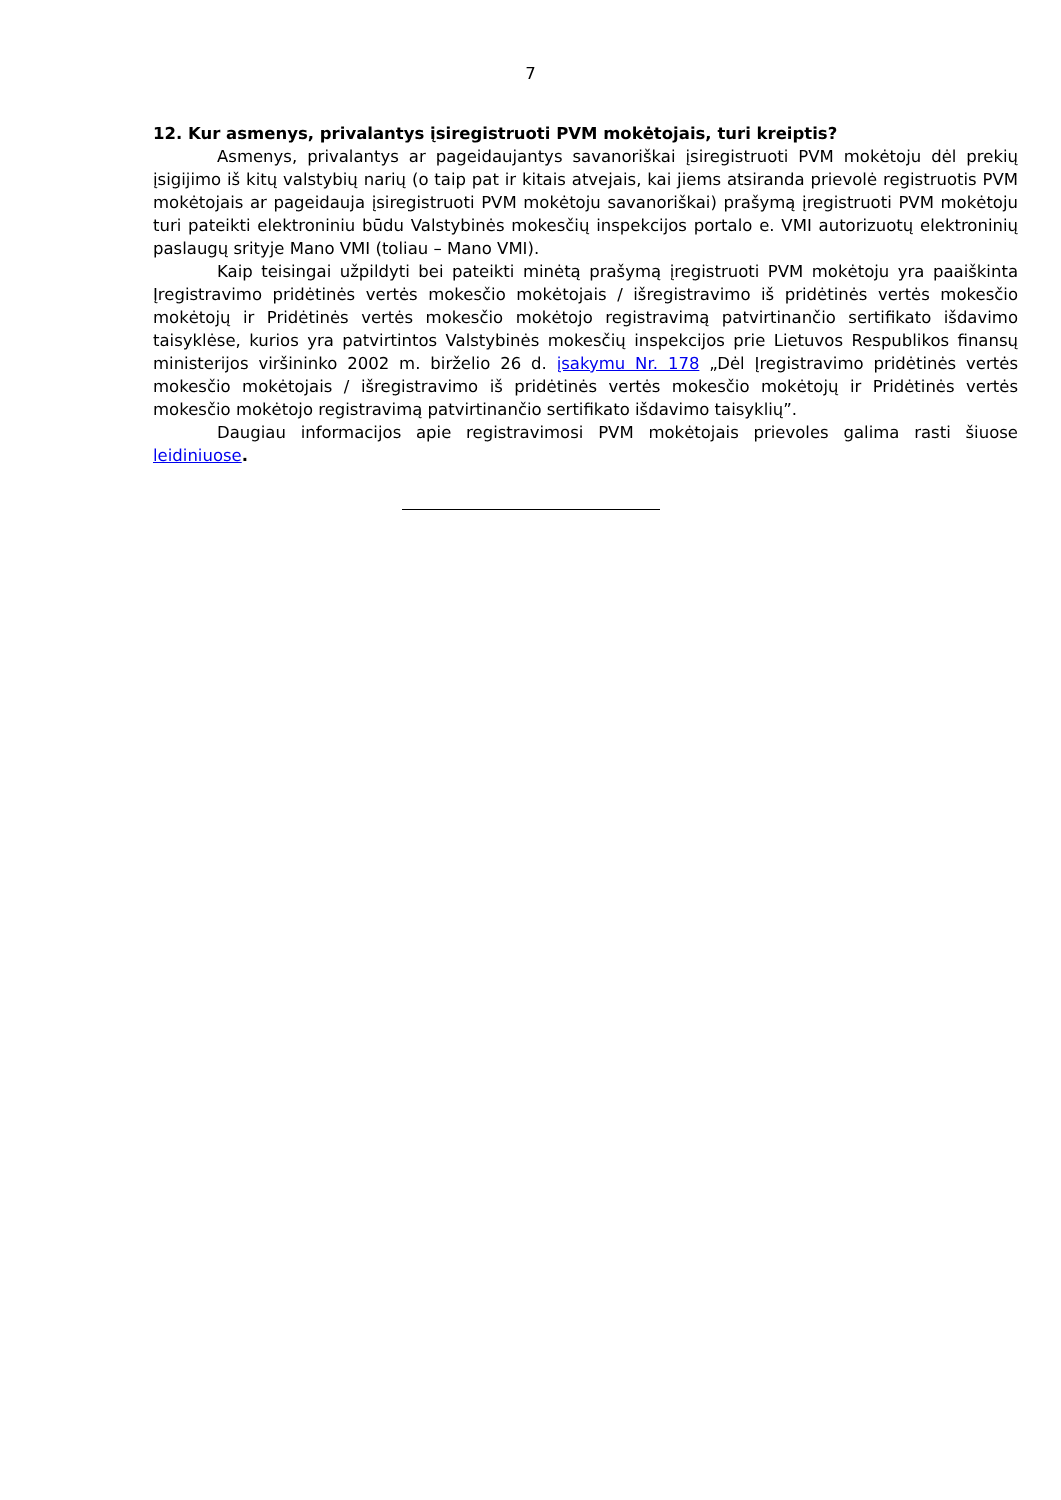7
12. Kur asmenys, privalantys įsiregistruoti PVM mokėtojais, turi kreiptis?
Asmenys, privalantys ar pageidaujantys savanoriškai įsiregistruoti PVM mokėtoju dėl prekių įsigijimo iš kitų valstybių narių (o taip pat ir kitais atvejais, kai jiems atsiranda prievolė registruotis PVM mokėtojais ar pageidauja įsiregistruoti PVM mokėtoju savanoriškai) prašymą įregistruoti PVM mokėtoju turi pateikti elektroniniu būdu Valstybinės mokesčių inspekcijos portalo e. VMI autorizuotų elektroninių paslaugų srityje Mano VMI (toliau – Mano VMI).
Kaip teisingai užpildyti bei pateikti minėtą prašymą įregistruoti PVM mokėtoju yra paaiškinta Įregistravimo pridėtinės vertės mokesčio mokėtojais / išregistravimo iš pridėtinės vertės mokesčio mokėtojų ir Pridėtinės vertės mokesčio mokėtojo registravimą patvirtinančio sertifikato išdavimo taisyklėse, kurios yra patvirtintos Valstybinės mokesčių inspekcijos prie Lietuvos Respublikos finansų ministerijos viršininko 2002 m. birželio 26 d. įsakymu Nr. 178 „Dėl Įregistravimo pridėtinės vertės mokesčio mokėtojais / išregistravimo iš pridėtinės vertės mokesčio mokėtojų ir Pridėtinės vertės mokesčio mokėtojo registravimą patvirtinančio sertifikato išdavimo taisyklių”.
Daugiau informacijos apie registravimosi PVM mokėtojais prievoles galima rasti šiuose leidiniuose.